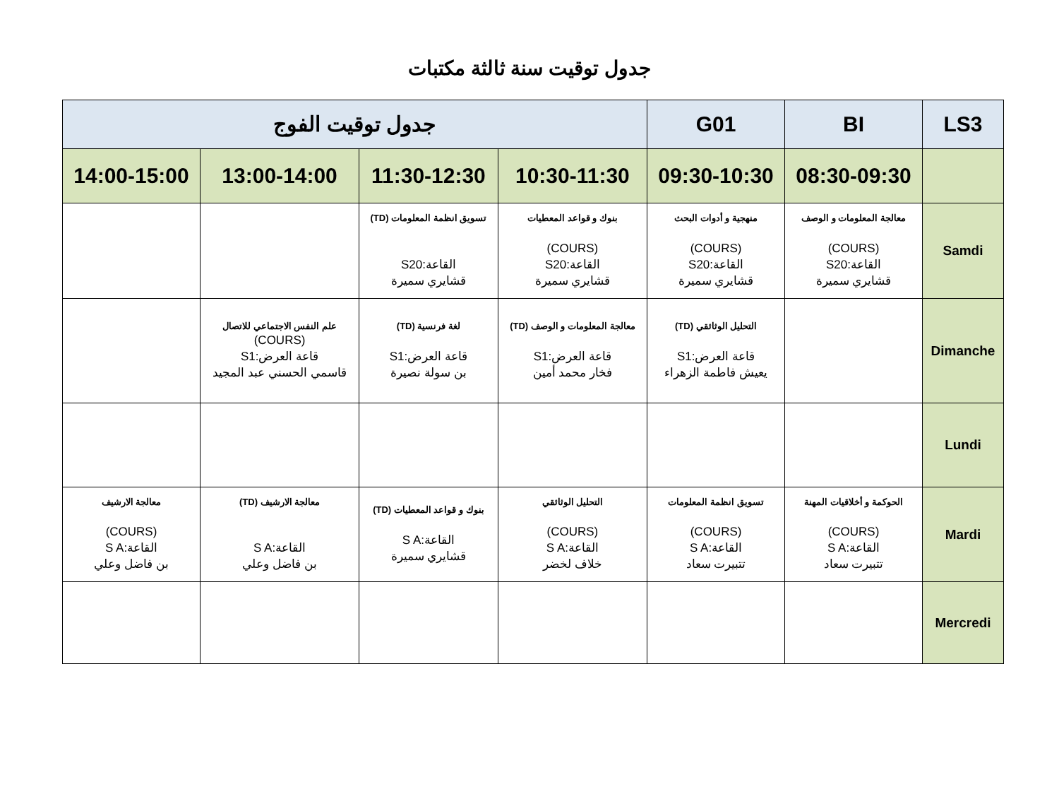جدول توقيت سنة ثالثة مكتبات
| LS3 | BI | G01 | جدول توقيت الفوج | | | |
| --- | --- | --- | --- | --- | --- | --- |
| | 08:30-09:30 | 09:30-10:30 | 10:30-11:30 | 11:30-12:30 | 13:00-14:00 | 14:00-15:00 |
| Samdi | معالجة المعلومات و الوصف (COURS) القاعة:S20 قشايري سميرة | منهجية و أدوات البحث (COURS) القاعة:S20 قشايري سميرة | بنوك و قواعد المعطيات (COURS) القاعة:S20 قشايري سميرة | تسويق انظمة المعلومات (TD) القاعة:S20 قشايري سميرة | | |
| Dimanche | | التحليل الوثائقي (TD) قاعة العرض:S1 يعيش فاطمة الزهراء | معالجة المعلومات و الوصف (TD) قاعة العرض:S1 فخار محمد أمين | لغة فرنسية (TD) قاعة العرض:S1 بن سولة نصيرة | علم النفس الاجتماعي للاتصال (COURS) قاعة العرض:S1 قاسمي الحسني عبد المجيد | |
| Lundi | | | | | | |
| Mardi | الحوكمة و أخلاقيات المهنة (COURS) القاعة:S A تتبيرت سعاد | تسويق انظمة المعلومات (COURS) القاعة:S A تتبيرت سعاد | التحليل الوثائقي (COURS) القاعة:S A خلاف لخضر | بنوك و قواعد المعطيات (TD) القاعة:S A قشايري سميرة | معالجة الارشيف (TD) القاعة:S A بن فاضل وعلي | معالجة الارشيف (COURS) القاعة:S A بن فاضل وعلي |
| Mercredi | | | | | | |